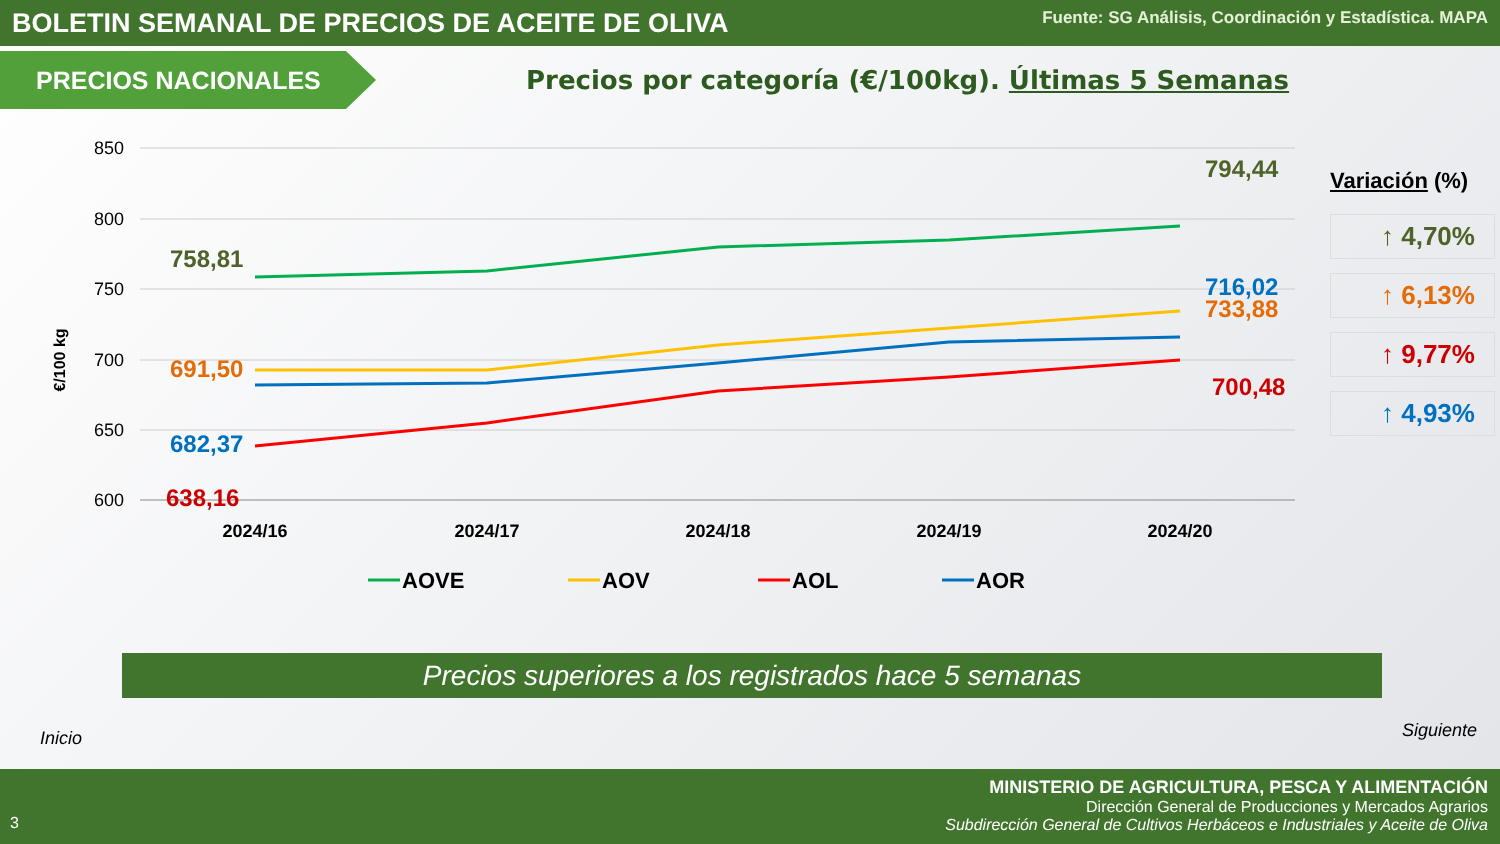BOLETIN SEMANAL DE PRECIOS DE ACEITE DE OLIVA
Fuente: SG Análisis, Coordinación y Estadística. MAPA
PRECIOS NACIONALES
Precios por categoría (€/100kg). Últimas 5 Semanas
850
800
750
700
650
600
€/100 kg
758,81
691,50
682,37
638,16
794,44
716,02
733,88
700,48
2024/16
2024/17
2024/18
2024/19
2024/20
AOVE
AOV
AOL
AOR
Variación (%)
↑ 4,70%
↑ 6,13%
↑ 9,77%
↑ 4,93%
Precios superiores a los registrados hace 5 semanas
Inicio Siguiente
MINISTERIO DE AGRICULTURA, PESCA Y ALIMENTACIÓN
Dirección General de Producciones y Mercados Agrarios
Subdirección General de Cultivos Herbáceos e Industriales y Aceite de Oliva
3